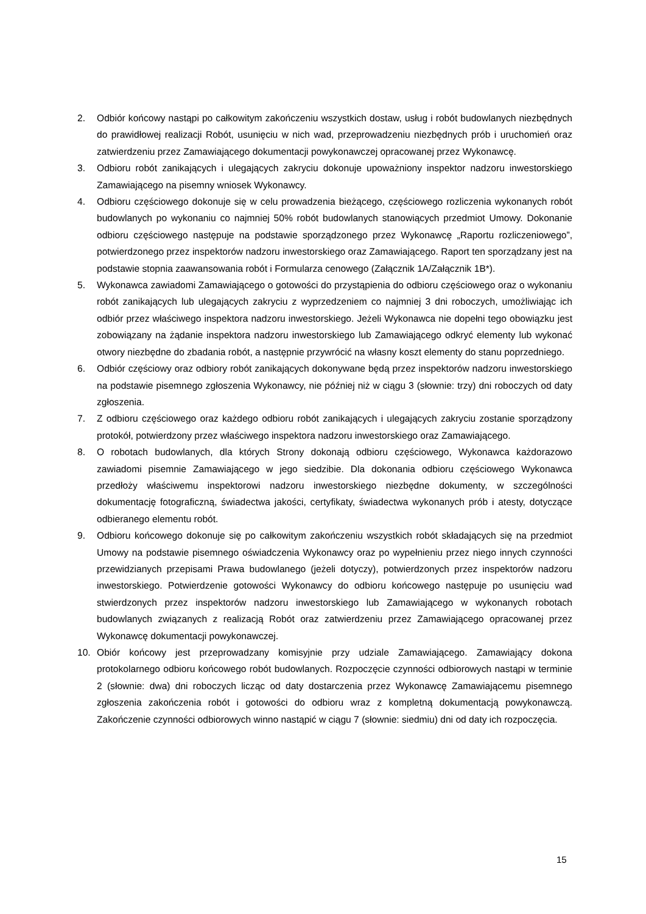2. Odbiór końcowy nastąpi po całkowitym zakończeniu wszystkich dostaw, usług i robót budowlanych niezbędnych do prawidłowej realizacji Robót, usunięciu w nich wad, przeprowadzeniu niezbędnych prób i uruchomień oraz zatwierdzeniu przez Zamawiającego dokumentacji powykonawczej opracowanej przez Wykonawcę.
3. Odbioru robót zanikających i ulegających zakryciu dokonuje upoważniony inspektor nadzoru inwestorskiego Zamawiającego na pisemny wniosek Wykonawcy.
4. Odbioru częściowego dokonuje się w celu prowadzenia bieżącego, częściowego rozliczenia wykonanych robót budowlanych po wykonaniu co najmniej 50% robót budowlanych stanowiących przedmiot Umowy. Dokonanie odbioru częściowego następuje na podstawie sporządzonego przez Wykonawcę „Raportu rozliczeniowego”, potwierdzonego przez inspektorów nadzoru inwestorskiego oraz Zamawiającego. Raport ten sporządzany jest na podstawie stopnia zaawansowania robót i Formularza cenowego (Załącznik 1A/Załącznik 1B*).
5. Wykonawca zawiadomi Zamawiającego o gotowości do przystąpienia do odbioru częściowego oraz o wykonaniu robót zanikających lub ulegających zakryciu z wyprzedzeniem co najmniej 3 dni roboczych, umożliwiając ich odbiór przez właściwego inspektora nadzoru inwestorskiego. Jeżeli Wykonawca nie dopełni tego obowiązku jest zobowiązany na żądanie inspektora nadzoru inwestorskiego lub Zamawiającego odkryć elementy lub wykonać otwory niezbędne do zbadania robót, a następnie przywrócić na własny koszt elementy do stanu poprzedniego.
6. Odbiór częściowy oraz odbiory robót zanikających dokonywane będą przez inspektorów nadzoru inwestorskiego na podstawie pisemnego zgłoszenia Wykonawcy, nie później niż w ciągu 3 (słownie: trzy) dni roboczych od daty zgłoszenia.
7. Z odbioru częściowego oraz każdego odbioru robót zanikających i ulegających zakryciu zostanie sporządzony protokół, potwierdzony przez właściwego inspektora nadzoru inwestorskiego oraz Zamawiającego.
8. O robotach budowlanych, dla których Strony dokonają odbioru częściowego, Wykonawca każdorazowo zawiadomi pisemnie Zamawiającego w jego siedzibie. Dla dokonania odbioru częściowego Wykonawca przedłoży właściwemu inspektorowi nadzoru inwestorskiego niezbędne dokumenty, w szczególności dokumentację fotograficzną, świadectwa jakości, certyfikaty, świadectwa wykonanych prób i atesty, dotyczące odbieranego elementu robót.
9. Odbioru końcowego dokonuje się po całkowitym zakończeniu wszystkich robót składających się na przedmiot Umowy na podstawie pisemnego oświadczenia Wykonawcy oraz po wypełnieniu przez niego innych czynności przewidzianych przepisami Prawa budowlanego (jeżeli dotyczy), potwierdzonych przez inspektorów nadzoru inwestorskiego. Potwierdzenie gotowości Wykonawcy do odbioru końcowego następuje po usunięciu wad stwierdzonych przez inspektorów nadzoru inwestorskiego lub Zamawiającego w wykonanych robotach budowlanych związanych z realizacją Robót oraz zatwierdzeniu przez Zamawiającego opracowanej przez Wykonawcę dokumentacji powykonawczej.
10. Obiór końcowy jest przeprowadzany komisyjnie przy udziale Zamawiającego. Zamawiający dokona protokolarnego odbioru końcowego robót budowlanych. Rozpoczęcie czynności odbiorowych nastąpi w terminie 2 (słownie: dwa) dni roboczych licząc od daty dostarczenia przez Wykonawcę Zamawiającemu pisemnego zgłoszenia zakończenia robót i gotowości do odbioru wraz z kompletną dokumentacją powykonawczą. Zakończenie czynności odbiorowych winno nastąpić w ciągu 7 (słownie: siedmiu) dni od daty ich rozpoczęcia.
15